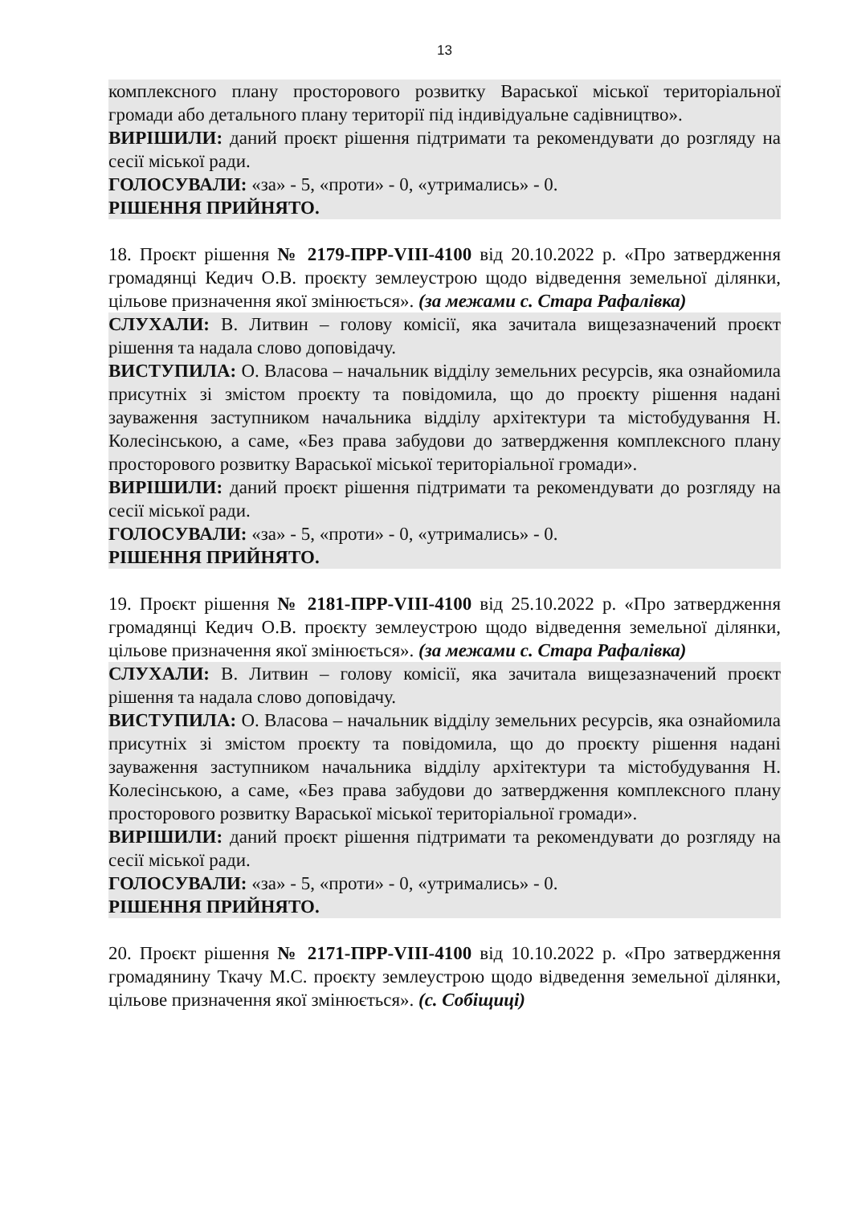13
комплексного плану просторового розвитку Вараської міської територіальної громади або детального плану території під індивідуальне садівництво».
ВИРІШИЛИ: даний проєкт рішення підтримати та рекомендувати до розгляду на сесії міської ради.
ГОЛОСУВАЛИ: «за» - 5, «проти» - 0, «утримались» - 0.
РІШЕННЯ ПРИЙНЯТО.
18. Проєкт рішення № 2179-ПРР-VIII-4100 від 20.10.2022 р. «Про затвердження громадянці Кедич О.В. проєкту землеустрою щодо відведення земельної ділянки, цільове призначення якої змінюється». (за межами с. Стара Рафалівка)
СЛУХАЛИ: В. Литвин – голову комісії, яка зачитала вищезазначений проєкт рішення та надала слово доповідачу.
ВИСТУПИЛА: О. Власова – начальник відділу земельних ресурсів, яка ознайомила присутніх зі змістом проєкту та повідомила, що до проєкту рішення надані зауваження заступником начальника відділу архітектури та містобудування Н. Колесінською, а саме, «Без права забудови до затвердження комплексного плану просторового розвитку Вараської міської територіальної громади».
ВИРІШИЛИ: даний проєкт рішення підтримати та рекомендувати до розгляду на сесії міської ради.
ГОЛОСУВАЛИ: «за» - 5, «проти» - 0, «утримались» - 0.
РІШЕННЯ ПРИЙНЯТО.
19. Проєкт рішення № 2181-ПРР-VIII-4100 від 25.10.2022 р. «Про затвердження громадянці Кедич О.В. проєкту землеустрою щодо відведення земельної ділянки, цільове призначення якої змінюється». (за межами с. Стара Рафалівка)
СЛУХАЛИ: В. Литвин – голову комісії, яка зачитала вищезазначений проєкт рішення та надала слово доповідачу.
ВИСТУПИЛА: О. Власова – начальник відділу земельних ресурсів, яка ознайомила присутніх зі змістом проєкту та повідомила, що до проєкту рішення надані зауваження заступником начальника відділу архітектури та містобудування Н. Колесінською, а саме, «Без права забудови до затвердження комплексного плану просторового розвитку Вараської міської територіальної громади».
ВИРІШИЛИ: даний проєкт рішення підтримати та рекомендувати до розгляду на сесії міської ради.
ГОЛОСУВАЛИ: «за» - 5, «проти» - 0, «утримались» - 0.
РІШЕННЯ ПРИЙНЯТО.
20. Проєкт рішення № 2171-ПРР-VIII-4100 від 10.10.2022 р. «Про затвердження громадянину Ткачу М.С. проєкту землеустрою щодо відведення земельної ділянки, цільове призначення якої змінюється». (с. Собіщиці)